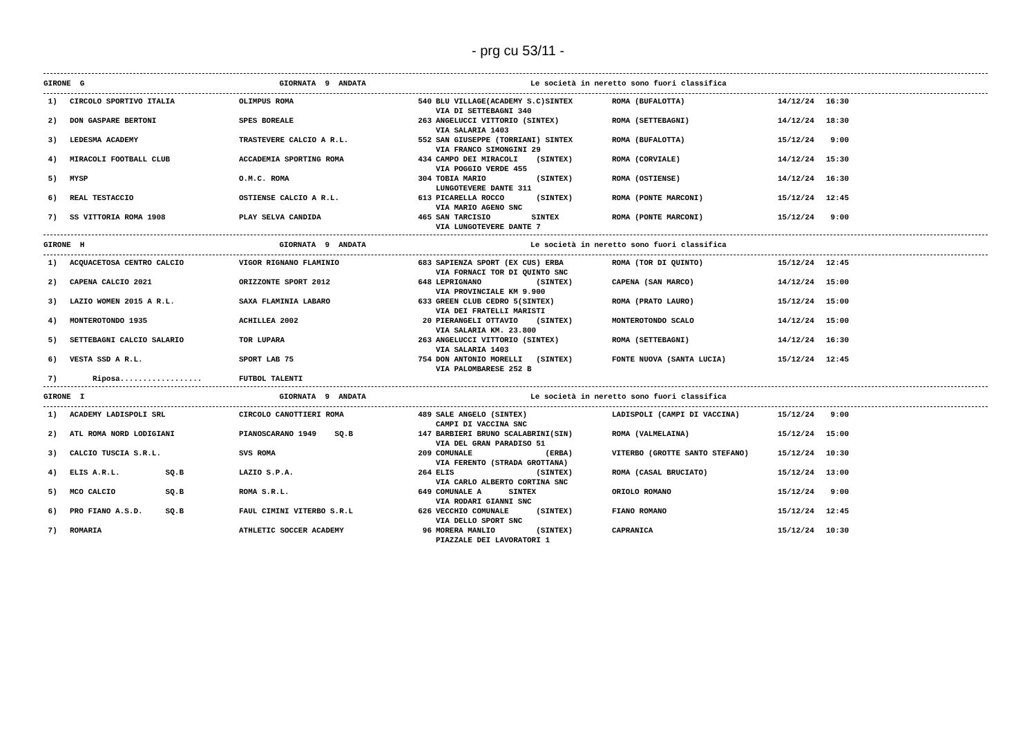- prg cu 53/11 -
| GIRONE G | GIORNATA 9 ANDATA | Le società in neretto sono fuori classifica |
| 1) | CIRCOLO SPORTIVO ITALIA | OLIMPUS ROMA | 540 | BLU VILLAGE(ACADEMY S.C)SINTEX VIA DI SETTEBAGNI 340 | ROMA (BUFALOTTA) | 14/12/24 | 16:30 |
| 2) | DON GASPARE BERTONI | SPES BOREALE | 263 | ANGELUCCI VITTORIO (SINTEX) VIA SALARIA 1403 | ROMA (SETTEBAGNI) | 14/12/24 | 18:30 |
| 3) | LEDESMA ACADEMY | TRASTEVERE CALCIO A R.L. | 552 | SAN GIUSEPPE (TORRIANI) SINTEX VIA FRANCO SIMONGINI 29 | ROMA (BUFALOTTA) | 15/12/24 | 9:00 |
| 4) | MIRACOLI FOOTBALL CLUB | ACCADEMIA SPORTING ROMA | 434 | CAMPO DEI MIRACOLI (SINTEX) VIA POGGIO VERDE 455 | ROMA (CORVIALE) | 14/12/24 | 15:30 |
| 5) | MYSP | O.M.C. ROMA | 304 | TOBIA MARIO (SINTEX) LUNGOTEVERE DANTE 311 | ROMA (OSTIENSE) | 14/12/24 | 16:30 |
| 6) | REAL TESTACCIO | OSTIENSE CALCIO A R.L. | 613 | PICARELLA ROCCO (SINTEX) VIA MARIO AGENO SNC | ROMA (PONTE MARCONI) | 15/12/24 | 12:45 |
| 7) | SS VITTORIA ROMA 1908 | PLAY SELVA CANDIDA | 465 | SAN TARCISIO SINTEX VIA LUNGOTEVERE DANTE 7 | ROMA (PONTE MARCONI) | 15/12/24 | 9:00 |
| GIRONE H | GIORNATA 9 ANDATA | Le società in neretto sono fuori classifica |
| 1) | ACQUACETOSA CENTRO CALCIO | VIGOR RIGNANO FLAMINIO | 683 | SAPIENZA SPORT (EX CUS) ERBA VIA FORNACI TOR DI QUINTO SNC | ROMA (TOR DI QUINTO) | 15/12/24 | 12:45 |
| 2) | CAPENA CALCIO 2021 | ORIZZONTE SPORT 2012 | 648 | LEPRIGNANO (SINTEX) VIA PROVINCIALE KM 9.900 | CAPENA (SAN MARCO) | 14/12/24 | 15:00 |
| 3) | LAZIO WOMEN 2015 A R.L. | SAXA FLAMINIA LABARO | 633 | GREEN CLUB CEDRO 5(SINTEX) VIA DEI FRATELLI MARISTI | ROMA (PRATO LAURO) | 15/12/24 | 15:00 |
| 4) | MONTEROTONDO 1935 | ACHILLEA 2002 | 20 | PIERANGELI OTTAVIO (SINTEX) VIA SALARIA KM. 23.800 | MONTEROTONDO SCALO | 14/12/24 | 15:00 |
| 5) | SETTEBAGNI CALCIO SALARIO | TOR LUPARA | 263 | ANGELUCCI VITTORIO (SINTEX) VIA SALARIA 1403 | ROMA (SETTEBAGNI) | 14/12/24 | 16:30 |
| 6) | VESTA SSD A R.L. | SPORT LAB 75 | 754 | DON ANTONIO MORELLI (SINTEX) VIA PALOMBARESE 252 B | FONTE NUOVA (SANTA LUCIA) | 15/12/24 | 12:45 |
| 7) | Riposa.................. | FUTBOL TALENTI | | | | | |
| GIRONE I | GIORNATA 9 ANDATA | Le società in neretto sono fuori classifica |
| 1) | ACADEMY LADISPOLI SRL | CIRCOLO CANOTTIERI ROMA | 489 | SALE ANGELO (SINTEX) CAMPI DI VACCINA SNC | LADISPOLI (CAMPI DI VACCINA) | 15/12/24 | 9:00 |
| 2) | ATL ROMA NORD LODIGIANI | PIANOSCARANO 1949 SQ.B | 147 | BARBIERI BRUNO SCALABRINI(SIN) VIA DEL GRAN PARADISO 51 | ROMA (VALMELAINA) | 15/12/24 | 15:00 |
| 3) | CALCIO TUSCIA S.R.L. | SVS ROMA | 209 | COMUNALE (ERBA) VIA FERENTO (STRADA GROTTANA) | VITERBO (GROTTE SANTO STEFANO) | 15/12/24 | 10:30 |
| 4) | ELIS A.R.L. SQ.B | LAZIO S.P.A. | 264 | ELIS (SINTEX) VIA CARLO ALBERTO CORTINA SNC | ROMA (CASAL BRUCIATO) | 15/12/24 | 13:00 |
| 5) | MCO CALCIO SQ.B | ROMA S.R.L. | 649 | COMUNALE A SINTEX VIA RODARI GIANNI SNC | ORIOLO ROMANO | 15/12/24 | 9:00 |
| 6) | PRO FIANO A.S.D. SQ.B | FAUL CIMINI VITERBO S.R.L | 626 | VECCHIO COMUNALE (SINTEX) VIA DELLO SPORT SNC | FIANO ROMANO | 15/12/24 | 12:45 |
| 7) | ROMARIA | ATHLETIC SOCCER ACADEMY | 96 | MORERA MANLIO (SINTEX) PIAZZALE DEI LAVORATORI 1 | CAPRANICA | 15/12/24 | 10:30 |